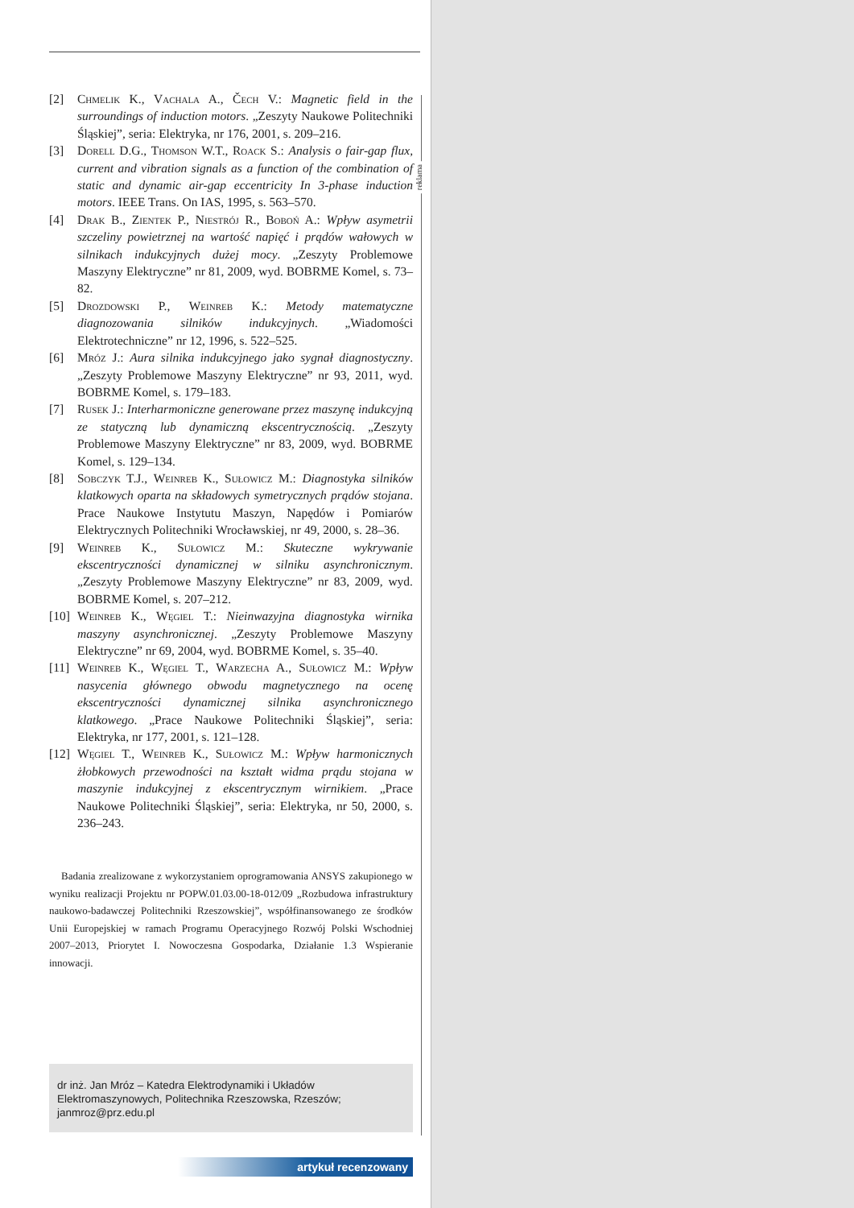reklama
[2] Chmelik K., Vachala A., Čech V.: Magnetic field in the surroundings of induction motors. „Zeszyty Naukowe Politechniki Śląskiej”, seria: Elektryka, nr 176, 2001, s. 209–216.
[3] Dorell D.G., Thomson W.T., Roack S.: Analysis o fair-gap flux, current and vibration signals as a function of the combination of static and dynamic air-gap eccentricity In 3-phase induction motors. IEEE Trans. On IAS, 1995, s. 563–570.
[4] Drak B., Zientek P., Niestrój R., Boboń A.: Wpływ asymetrii szczeliny powietrznej na wartość napięć i prądów wałowych w silnikach indukcyjnych dużej mocy. „Zeszyty Problemowe Maszyny Elektryczne” nr 81, 2009, wyd. BOBRME Komel, s. 73–82.
[5] Drozdowski P., Weinreb K.: Metody matematyczne diagnozowania silników indukcyjnych. „Wiadomości Elektrotechniczne” nr 12, 1996, s. 522–525.
[6] Mróz J.: Aura silnika indukcyjnego jako sygnał diagnostyczny. „Zeszyty Problemowe Maszyny Elektryczne” nr 93, 2011, wyd. BOBRME Komel, s. 179–183.
[7] Rusek J.: Interharmoniczne generowane przez maszynę indukcyjną ze statyczną lub dynamiczną ekscentrycznością. „Zeszyty Problemowe Maszyny Elektryczne” nr 83, 2009, wyd. BOBRME Komel, s. 129–134.
[8] Sobczyk T.J., Weinreb K., Sułowicz M.: Diagnostyka silników klatkowych oparta na składowych symetrycznych prądów stojana. Prace Naukowe Instytutu Maszyn, Napędów i Pomiarów Elektrycznych Politechniki Wrocławskiej, nr 49, 2000, s. 28–36.
[9] Weinreb K., Sułowicz M.: Skuteczne wykrywanie ekscentryczności dynamicznej w silniku asynchronicznym. „Zeszyty Problemowe Maszyny Elektryczne” nr 83, 2009, wyd. BOBRME Komel, s. 207–212.
[10] Weinreb K., Węgiel T.: Nieinwazyjna diagnostyka wirnika maszyny asynchronicznej. „Zeszyty Problemowe Maszyny Elektryczne” nr 69, 2004, wyd. BOBRME Komel, s. 35–40.
[11] Weinreb K., Węgiel T., Warzecha A., Sułowicz M.: Wpływ nasycenia głównego obwodu magnetycznego na ocenę ekscentryczności dynamicznej silnika asynchronicznego klatkowego. „Prace Naukowe Politechniki Śląskiej”, seria: Elektryka, nr 177, 2001, s. 121–128.
[12] Węgiel T., Weinreb K., Sułowicz M.: Wpływ harmonicznych żłobkowych przewodności na kształt widma prądu stojana w maszynie indukcyjnej z ekscentrycznym wirnikiem. „Prace Naukowe Politechniki Śląskiej”, seria: Elektryka, nr 50, 2000, s. 236–243.
Badania zrealizowane z wykorzystaniem oprogramowania ANSYS zakupionego w wyniku realizacji Projektu nr POPW.01.03.00-18-012/09 „Rozbudowa infrastruktury naukowo-badawczej Politechniki Rzeszowskiej”, współfinansowanego ze środków Unii Europejskiej w ramach Programu Operacyjnego Rozwój Polski Wschodniej 2007–2013, Priorytet I. Nowoczesna Gospodarka, Działanie 1.3 Wspieranie innowacji.
dr inż. Jan Mróz – Katedra Elektrodynamiki i Układów
Elektromaszynowych, Politechnika Rzeszowska, Rzeszów;
janmroz@prz.edu.pl
artykuł recenzowany